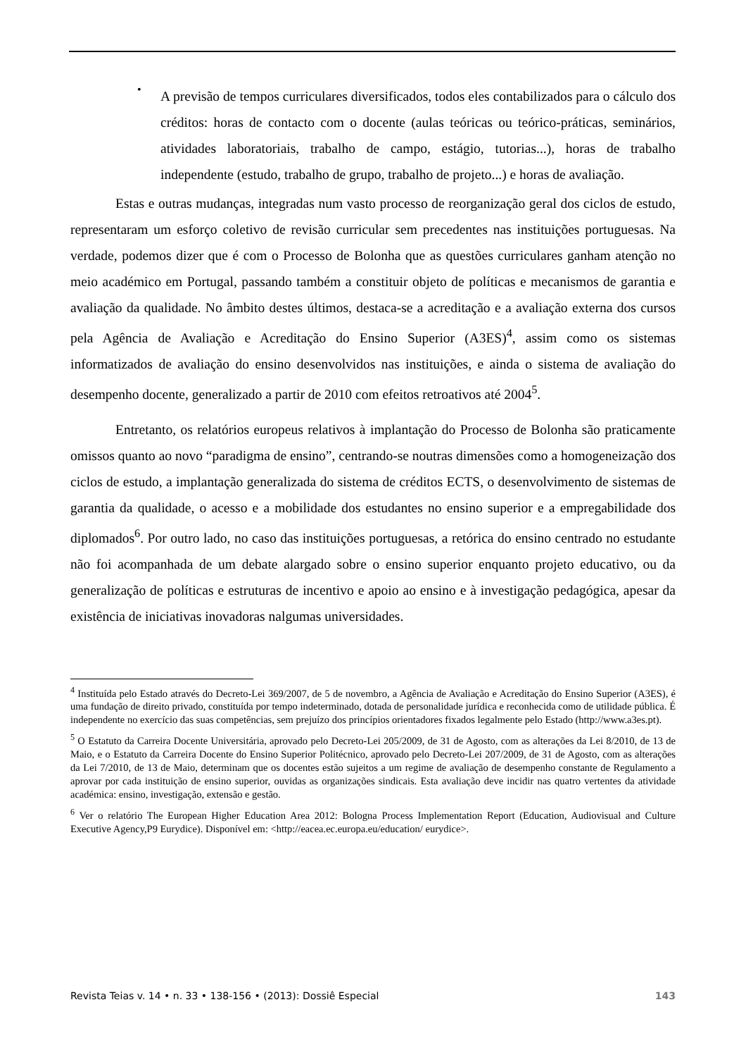•
A previsão de tempos curriculares diversificados, todos eles contabilizados para o cálculo dos créditos: horas de contacto com o docente (aulas teóricas ou teórico-práticas, seminários, atividades laboratoriais, trabalho de campo, estágio, tutorias...), horas de trabalho independente (estudo, trabalho de grupo, trabalho de projeto...) e horas de avaliação.
Estas e outras mudanças, integradas num vasto processo de reorganização geral dos ciclos de estudo, representaram um esforço coletivo de revisão curricular sem precedentes nas instituições portuguesas. Na verdade, podemos dizer que é com o Processo de Bolonha que as questões curriculares ganham atenção no meio académico em Portugal, passando também a constituir objeto de políticas e mecanismos de garantia e avaliação da qualidade. No âmbito destes últimos, destaca-se a acreditação e a avaliação externa dos cursos pela Agência de Avaliação e Acreditação do Ensino Superior (A3ES)<sup>4</sup>, assim como os sistemas informatizados de avaliação do ensino desenvolvidos nas instituições, e ainda o sistema de avaliação do desempenho docente, generalizado a partir de 2010 com efeitos retroativos até 2004<sup>5</sup>.
Entretanto, os relatórios europeus relativos à implantação do Processo de Bolonha são praticamente omissos quanto ao novo “paradigma de ensino”, centrando-se noutras dimensões como a homogeneização dos ciclos de estudo, a implantação generalizada do sistema de créditos ECTS, o desenvolvimento de sistemas de garantia da qualidade, o acesso e a mobilidade dos estudantes no ensino superior e a empregabilidade dos diplomados<sup>6</sup>. Por outro lado, no caso das instituições portuguesas, a retórica do ensino centrado no estudante não foi acompanhada de um debate alargado sobre o ensino superior enquanto projeto educativo, ou da generalização de políticas e estruturas de incentivo e apoio ao ensino e à investigação pedagógica, apesar da existência de iniciativas inovadoras nalgumas universidades.
<sup>4</sup> Instituída pelo Estado através do Decreto-Lei 369/2007, de 5 de novembro, a Agência de Avaliação e Acreditação do Ensino Superior (A3ES), é uma fundação de direito privado, constituída por tempo indeterminado, dotada de personalidade jurídica e reconhecida como de utilidade pública. É independente no exercício das suas competências, sem prejuízo dos princípios orientadores fixados legalmente pelo Estado (http://www.a3es.pt).
<sup>5</sup> O Estatuto da Carreira Docente Universitária, aprovado pelo Decreto-Lei 205/2009, de 31 de Agosto, com as alterações da Lei 8/2010, de 13 de Maio, e o Estatuto da Carreira Docente do Ensino Superior Politécnico, aprovado pelo Decreto-Lei 207/2009, de 31 de Agosto, com as alterações da Lei 7/2010, de 13 de Maio, determinam que os docentes estão sujeitos a um regime de avaliação de desempenho constante de Regulamento a aprovar por cada instituição de ensino superior, ouvidas as organizações sindicais. Esta avaliação deve incidir nas quatro vertentes da atividade académica: ensino, investigação, extensão e gestão.
<sup>6</sup> Ver o relatório The European Higher Education Area 2012: Bologna Process Implementation Report (Education, Audiovisual and Culture Executive Agency,P9 Eurydice). Disponível em: <http://eacea.ec.europa.eu/education/ eurydice>.
Revista Teias v. 14 • n. 33 • 138-156 • (2013): Dossiê Especial 143